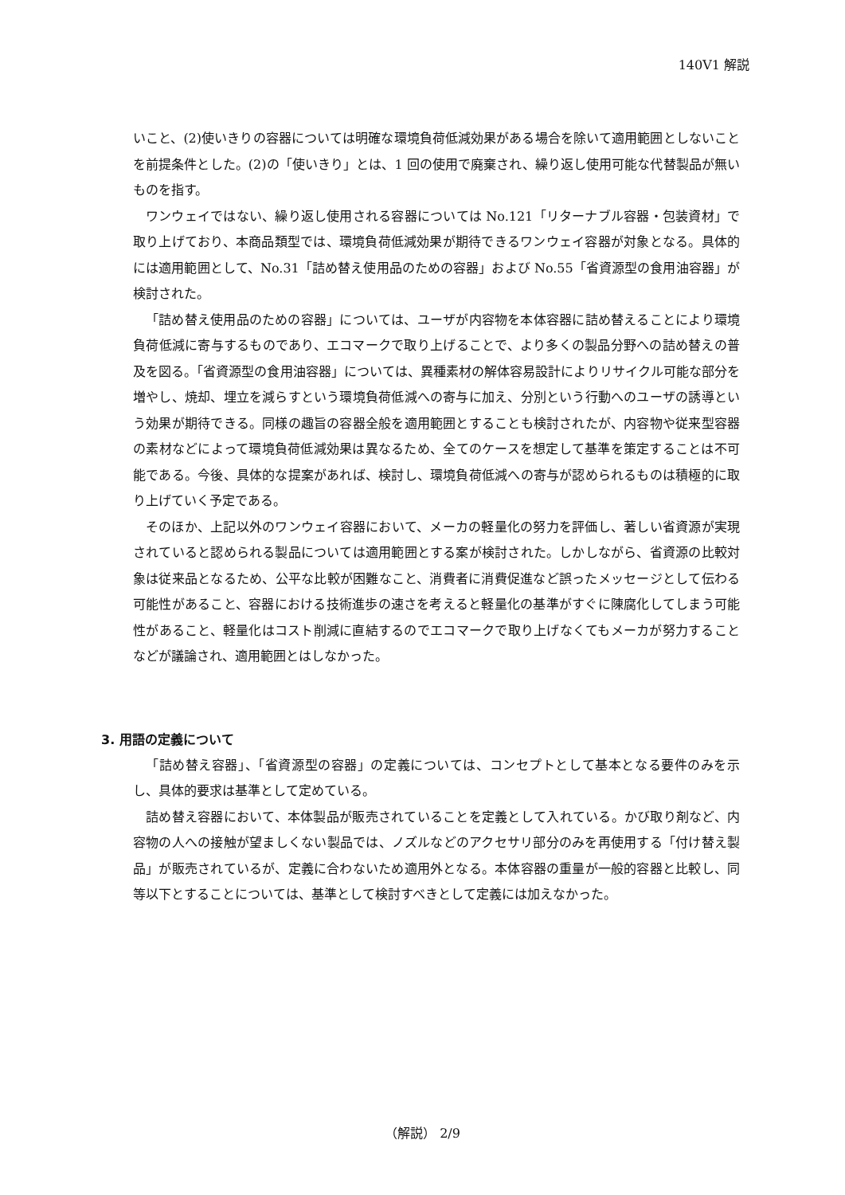140V1 解説
いこと、(2)使いきりの容器については明確な環境負荷低減効果がある場合を除いて適用範囲としないことを前提条件とした。(2)の「使いきり」とは、1 回の使用で廃棄され、繰り返し使用可能な代替製品が無いものを指す。
ワンウェイではない、繰り返し使用される容器については No.121「リターナブル容器・包装資材」で取り上げており、本商品類型では、環境負荷低減効果が期待できるワンウェイ容器が対象となる。具体的には適用範囲として、No.31「詰め替え使用品のための容器」および No.55「省資源型の食用油容器」が検討された。
「詰め替え使用品のための容器」については、ユーザが内容物を本体容器に詰め替えることにより環境負荷低減に寄与するものであり、エコマークで取り上げることで、より多くの製品分野への詰め替えの普及を図る。「省資源型の食用油容器」については、異種素材の解体容易設計によりリサイクル可能な部分を増やし、焼却、埋立を減らすという環境負荷低減への寄与に加え、分別という行動へのユーザの誘導という効果が期待できる。同様の趣旨の容器全般を適用範囲とすることも検討されたが、内容物や従来型容器の素材などによって環境負荷低減効果は異なるため、全てのケースを想定して基準を策定することは不可能である。今後、具体的な提案があれば、検討し、環境負荷低減への寄与が認められるものは積極的に取り上げていく予定である。
そのほか、上記以外のワンウェイ容器において、メーカの軽量化の努力を評価し、著しい省資源が実現されていると認められる製品については適用範囲とする案が検討された。しかしながら、省資源の比較対象は従来品となるため、公平な比較が困難なこと、消費者に消費促進など誤ったメッセージとして伝わる可能性があること、容器における技術進歩の速さを考えると軽量化の基準がすぐに陳腐化してしまう可能性があること、軽量化はコスト削減に直結するのでエコマークで取り上げなくてもメーカが努力することなどが議論され、適用範囲とはしなかった。
3. 用語の定義について
「詰め替え容器」、「省資源型の容器」の定義については、コンセプトとして基本となる要件のみを示し、具体的要求は基準として定めている。
詰め替え容器において、本体製品が販売されていることを定義として入れている。かび取り剤など、内容物の人への接触が望ましくない製品では、ノズルなどのアクセサリ部分のみを再使用する「付け替え製品」が販売されているが、定義に合わないため適用外となる。本体容器の重量が一般的容器と比較し、同等以下とすることについては、基準として検討すべきとして定義には加えなかった。
（解説） 2/9